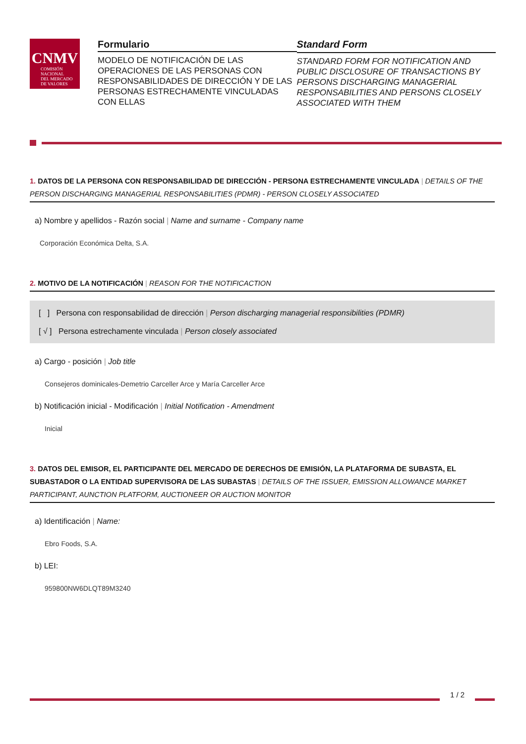CNMV
COMISIÓN
NACIONAL
DEL MERCADO
DE VALORES
Formulario
MODELO DE NOTIFICACIÓN DE LAS OPERACIONES DE LAS PERSONAS CON RESPONSABILIDADES DE DIRECCIÓN Y DE LAS PERSONAS ESTRECHAMENTE VINCULADAS CON ELLAS
Standard Form
STANDARD FORM FOR NOTIFICATION AND PUBLIC DISCLOSURE OF TRANSACTIONS BY PERSONS DISCHARGING MANAGERIAL RESPONSABILITIES AND PERSONS CLOSELY ASSOCIATED WITH THEM
1. DATOS DE LA PERSONA CON RESPONSABILIDAD DE DIRECCIÓN - PERSONA ESTRECHAMENTE VINCULADA | DETAILS OF THE PERSON DISCHARGING MANAGERIAL RESPONSABILITIES (PDMR) - PERSON CLOSELY ASSOCIATED
a) Nombre y apellidos - Razón social | Name and surname - Company name
Corporación Económica Delta, S.A.
2. MOTIVO DE LA NOTIFICACIÓN | REASON FOR THE NOTIFICACTION
[ ] Persona con responsabilidad de dirección | Person discharging managerial responsibilities (PDMR)
[ √ ] Persona estrechamente vinculada | Person closely associated
a) Cargo - posición | Job title
Consejeros dominicales-Demetrio Carceller Arce y María Carceller Arce
b) Notificación inicial - Modificación | Initial Notification - Amendment
Inicial
3. DATOS DEL EMISOR, EL PARTICIPANTE DEL MERCADO DE DERECHOS DE EMISIÓN, LA PLATAFORMA DE SUBASTA, EL SUBASTADOR O LA ENTIDAD SUPERVISORA DE LAS SUBASTAS | DETAILS OF THE ISSUER, EMISSION ALLOWANCE MARKET PARTICIPANT, AUNCTION PLATFORM, AUCTIONEER OR AUCTION MONITOR
a) Identificación | Name:
Ebro Foods, S.A.
b) LEI:
959800NW6DLQT89M3240
1 / 2